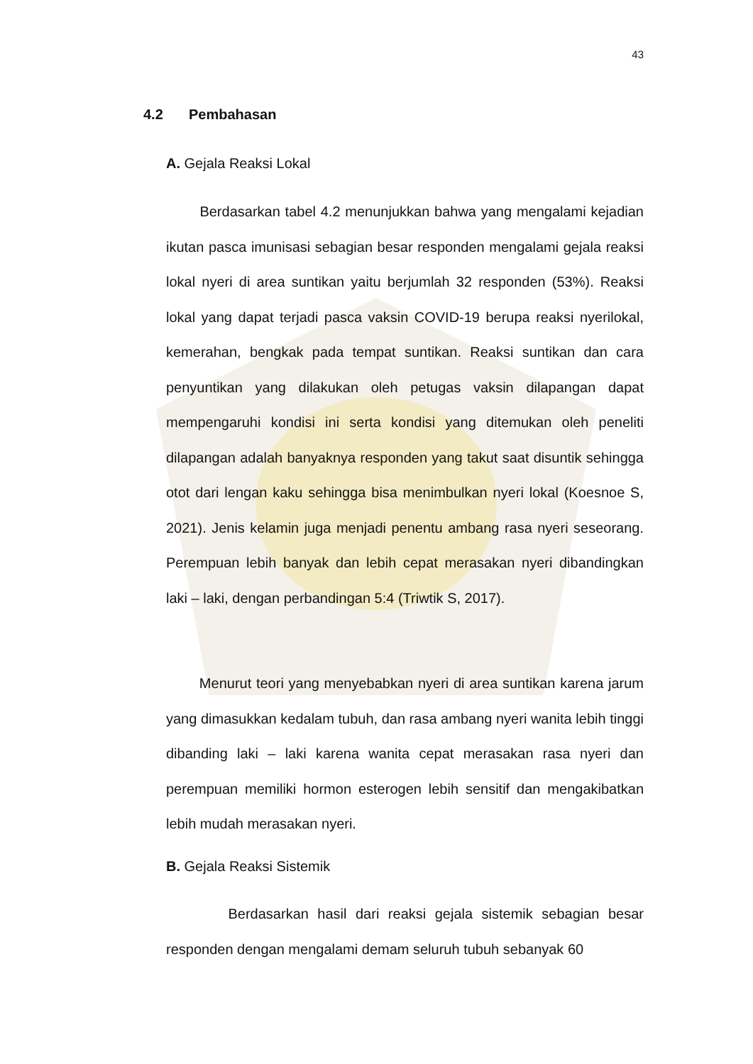43
4.2 Pembahasan
A. Gejala Reaksi Lokal
Berdasarkan tabel 4.2 menunjukkan bahwa yang mengalami kejadian ikutan pasca imunisasi sebagian besar responden mengalami gejala reaksi lokal nyeri di area suntikan yaitu berjumlah 32 responden (53%). Reaksi lokal yang dapat terjadi pasca vaksin COVID-19 berupa reaksi nyerilokal, kemerahan, bengkak pada tempat suntikan. Reaksi suntikan dan cara penyuntikan yang dilakukan oleh petugas vaksin dilapangan dapat mempengaruhi kondisi ini serta kondisi yang ditemukan oleh peneliti dilapangan adalah banyaknya responden yang takut saat disuntik sehingga otot dari lengan kaku sehingga bisa menimbulkan nyeri lokal (Koesnoe S, 2021). Jenis kelamin juga menjadi penentu ambang rasa nyeri seseorang. Perempuan lebih banyak dan lebih cepat merasakan nyeri dibandingkan laki – laki, dengan perbandingan 5:4 (Triwtik S, 2017).
Menurut teori yang menyebabkan nyeri di area suntikan karena jarum yang dimasukkan kedalam tubuh, dan rasa ambang nyeri wanita lebih tinggi dibanding laki – laki karena wanita cepat merasakan rasa nyeri dan perempuan memiliki hormon esterogen lebih sensitif dan mengakibatkan lebih mudah merasakan nyeri.
B. Gejala Reaksi Sistemik
Berdasarkan hasil dari reaksi gejala sistemik sebagian besar responden dengan mengalami demam seluruh tubuh sebanyak 60